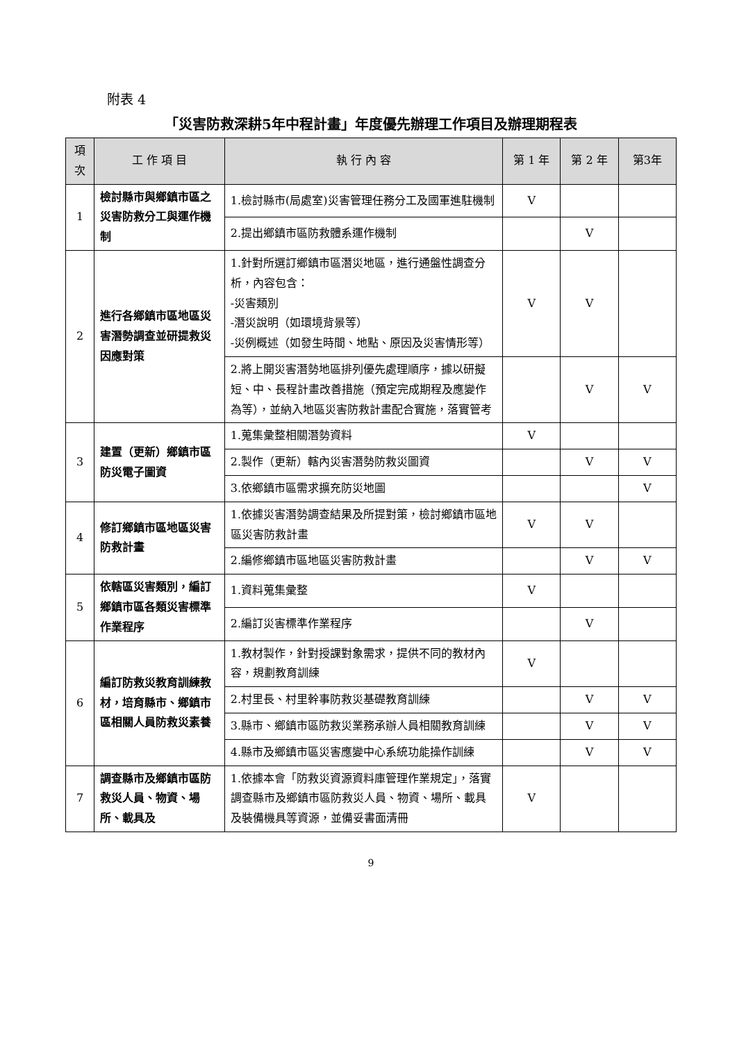附表 4
「災害防救深耕5年中程計畫」年度優先辦理工作項目及辦理期程表
| 項 次 | 工 作 項 目 | 執 行 內 容 | 第 1 年 | 第 2 年 | 第3年 |
| --- | --- | --- | --- | --- | --- |
| 1 | 檢討縣市與鄉鎮市區之災害防救分工與運作機制 | 1.檢討縣市(局處室)災害管理任務分工及國軍進駐機制 | V | | |
| | | 2.提出鄉鎮市區防救體系運作機制 | | V | |
| 2 | 進行各鄉鎮市區地區災害潛勢調查並研提救災因應對策 | 1.針對所選訂鄉鎮市區潛災地區，進行通盤性調查分析，內容包含： -災害類別 -潛災說明（如環境背景等） -災例概述（如發生時間、地點、原因及災害情形等） | V | V | |
| | | 2.將上開災害潛勢地區排列優先處理順序，據以研擬短、中、長程計畫改善措施（預定完成期程及應變作為等），並納入地區災害防救計畫配合實施，落實管考 | | V | V |
| 3 | 建置（更新）鄉鎮市區防災電子圖資 | 1.蒐集彙整相關潛勢資料 | V | | |
| | | 2.製作（更新）轄內災害潛勢防救災圖資 | | V | V |
| | | 3.依鄉鎮市區需求擴充防災地圖 | | | V |
| 4 | 修訂鄉鎮市區地區災害防救計畫 | 1.依據災害潛勢調查結果及所提對策，檢討鄉鎮市區地區災害防救計畫 | V | V | |
| | | 2.編修鄉鎮市區地區災害防救計畫 | | V | V |
| 5 | 依轄區災害類別，編訂鄉鎮市區各類災害標準作業程序 | 1.資料蒐集彙整 | V | | |
| | | 2.編訂災害標準作業程序 | | V | |
| 6 | 編訂防救災教育訓練教材，培育縣市、鄉鎮市區相關人員防救災素養 | 1.教材製作，針對授課對象需求，提供不同的教材內容，規劃教育訓練 | V | | |
| | | 2.村里長、村里幹事防救災基礎教育訓練 | | V | V |
| | | 3.縣市、鄉鎮市區防救災業務承辦人員相關教育訓練 | | V | V |
| | | 4.縣市及鄉鎮市區災害應變中心系統功能操作訓練 | | V | V |
| 7 | 調查縣市及鄉鎮市區防救災人員、物資、場所、載具及 | 1.依據本會「防救災資源資料庫管理作業規定」，落實調查縣市及鄉鎮市區防救災人員、物資、場所、載具及裝備機具等資源，並備妥書面清冊 | V | | |
9